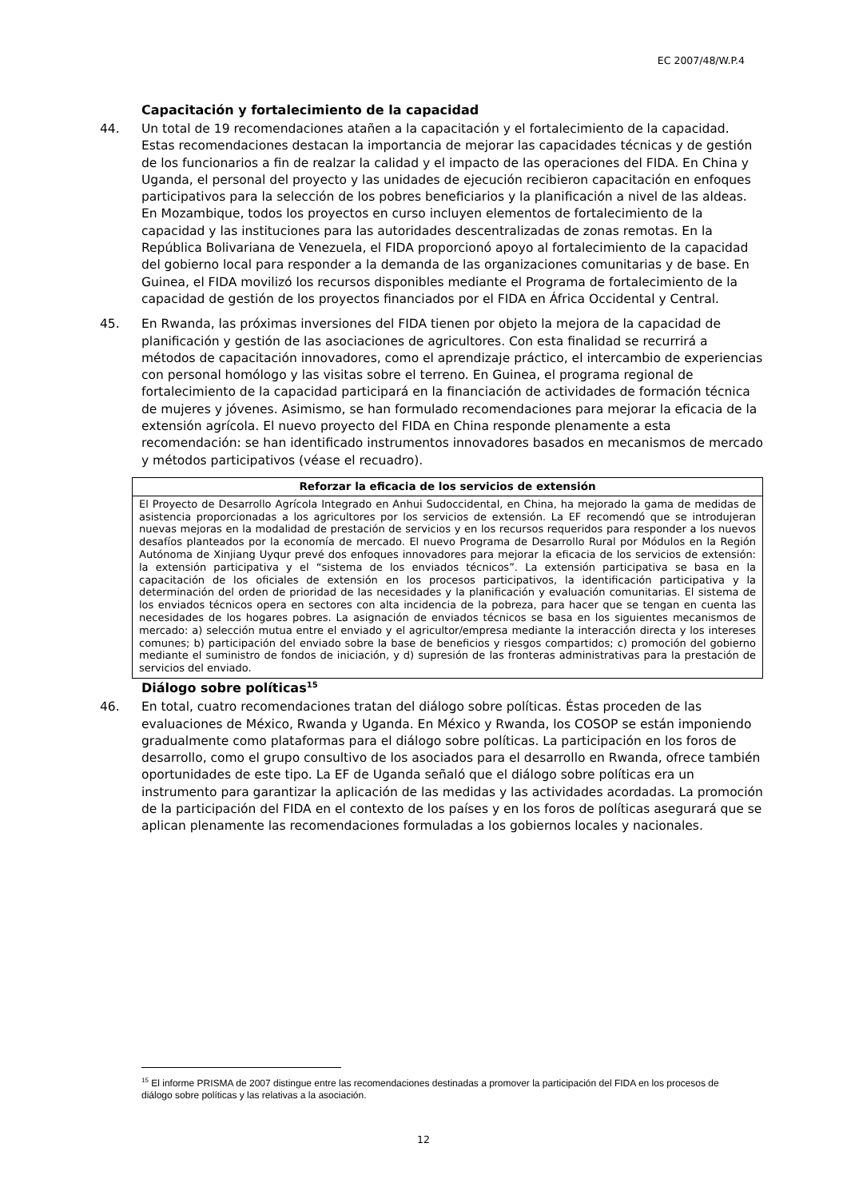EC 2007/48/W.P.4
Capacitación y fortalecimiento de la capacidad
44. Un total de 19 recomendaciones atañen a la capacitación y el fortalecimiento de la capacidad. Estas recomendaciones destacan la importancia de mejorar las capacidades técnicas y de gestión de los funcionarios a fin de realzar la calidad y el impacto de las operaciones del FIDA. En China y Uganda, el personal del proyecto y las unidades de ejecución recibieron capacitación en enfoques participativos para la selección de los pobres beneficiarios y la planificación a nivel de las aldeas. En Mozambique, todos los proyectos en curso incluyen elementos de fortalecimiento de la capacidad y las instituciones para las autoridades descentralizadas de zonas remotas. En la República Bolivariana de Venezuela, el FIDA proporcionó apoyo al fortalecimiento de la capacidad del gobierno local para responder a la demanda de las organizaciones comunitarias y de base. En Guinea, el FIDA movilizó los recursos disponibles mediante el Programa de fortalecimiento de la capacidad de gestión de los proyectos financiados por el FIDA en África Occidental y Central.
45. En Rwanda, las próximas inversiones del FIDA tienen por objeto la mejora de la capacidad de planificación y gestión de las asociaciones de agricultores. Con esta finalidad se recurrirá a métodos de capacitación innovadores, como el aprendizaje práctico, el intercambio de experiencias con personal homólogo y las visitas sobre el terreno. En Guinea, el programa regional de fortalecimiento de la capacidad participará en la financiación de actividades de formación técnica de mujeres y jóvenes. Asimismo, se han formulado recomendaciones para mejorar la eficacia de la extensión agrícola. El nuevo proyecto del FIDA en China responde plenamente a esta recomendación: se han identificado instrumentos innovadores basados en mecanismos de mercado y métodos participativos (véase el recuadro).
Reforzar la eficacia de los servicios de extensión
El Proyecto de Desarrollo Agrícola Integrado en Anhui Sudoccidental, en China, ha mejorado la gama de medidas de asistencia proporcionadas a los agricultores por los servicios de extensión. La EF recomendó que se introdujeran nuevas mejoras en la modalidad de prestación de servicios y en los recursos requeridos para responder a los nuevos desafíos planteados por la economía de mercado. El nuevo Programa de Desarrollo Rural por Módulos en la Región Autónoma de Xinjiang Uyqur prevé dos enfoques innovadores para mejorar la eficacia de los servicios de extensión: la extensión participativa y el “sistema de los enviados técnicos”. La extensión participativa se basa en la capacitación de los oficiales de extensión en los procesos participativos, la identificación participativa y la determinación del orden de prioridad de las necesidades y la planificación y evaluación comunitarias. El sistema de los enviados técnicos opera en sectores con alta incidencia de la pobreza, para hacer que se tengan en cuenta las necesidades de los hogares pobres. La asignación de enviados técnicos se basa en los siguientes mecanismos de mercado: a) selección mutua entre el enviado y el agricultor/empresa mediante la interacción directa y los intereses comunes; b) participación del enviado sobre la base de beneficios y riesgos compartidos; c) promoción del gobierno mediante el suministro de fondos de iniciación, y d) supresión de las fronteras administrativas para la prestación de servicios del enviado.
Diálogo sobre políticas<sup>15</sup>
46. En total, cuatro recomendaciones tratan del diálogo sobre políticas. Éstas proceden de las evaluaciones de México, Rwanda y Uganda. En México y Rwanda, los COSOP se están imponiendo gradualmente como plataformas para el diálogo sobre políticas. La participación en los foros de desarrollo, como el grupo consultivo de los asociados para el desarrollo en Rwanda, ofrece también oportunidades de este tipo. La EF de Uganda señaló que el diálogo sobre políticas era un instrumento para garantizar la aplicación de las medidas y las actividades acordadas. La promoción de la participación del FIDA en el contexto de los países y en los foros de políticas asegurará que se aplican plenamente las recomendaciones formuladas a los gobiernos locales y nacionales.
<sup>15</sup> El informe PRISMA de 2007 distingue entre las recomendaciones destinadas a promover la participación del FIDA en los procesos de diálogo sobre políticas y las relativas a la asociación.
12